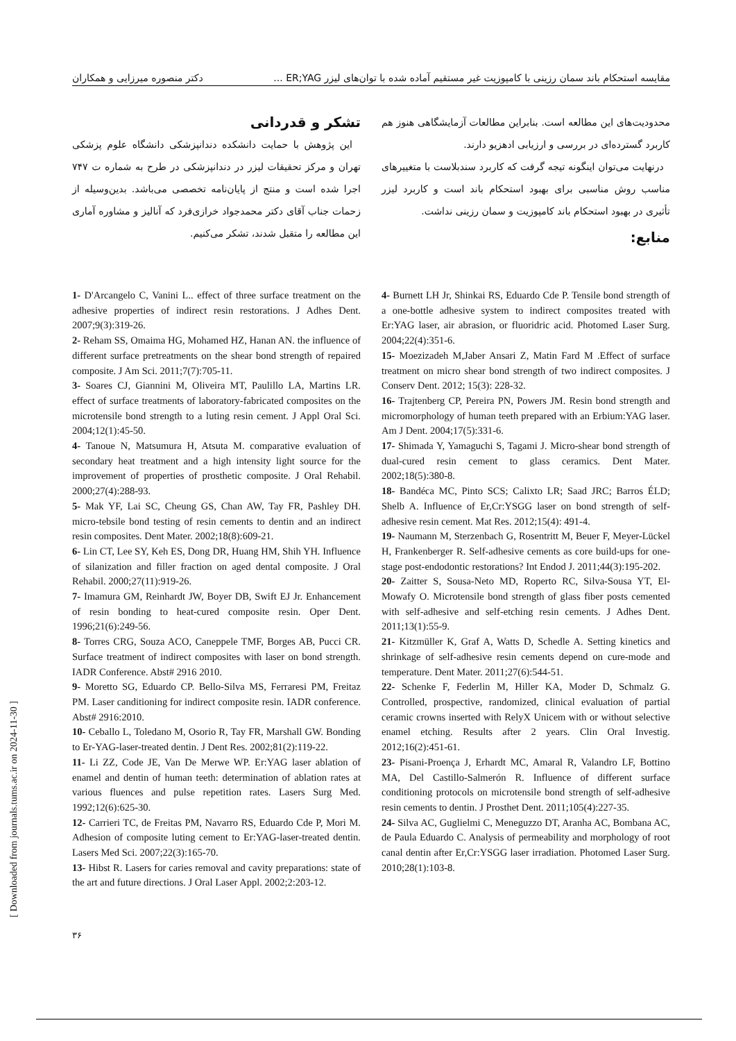مقایسه استحکام باند سمان رزینی با کامپوزیت غیر مستقیم آماده شده با توان‌های لیزر ER;YAG ... دکتر منصوره میرزایی و همکاران
محدودیت‌های این مطالعه است. بنابراین مطالعات آزمایشگاهی هنوز هم کاربرد گسترده‌ای در بررسی و ارزیابی ادهزیو دارند.
درنهایت می‌توان اینگونه تیجه گرفت که کاربرد سندبلاست با متغییرهای مناسب روش مناسبی برای بهبود استحکام باند است و کاربرد لیزر تأثیری در بهبود استحکام باند کامپوزیت و سمان رزینی نداشت.
منابع:
تشکر و قدردانی
این پژوهش با حمایت دانشکده دندانپزشکی دانشگاه علوم پزشکی تهران و مرکز تحقیقات لیزر در دندانپزشکی در طرح به شماره ت ۷۴۷ اجرا شده است و منتج از پایان‌نامه تخصصی می‌باشد. بدین‌وسیله از زحمات جناب آقای دکتر محمدجواد خرازی‌فرد که آنالیز و مشاوره آماری این مطالعه را متقبل شدند، تشکر می‌کنیم.
1- D'Arcangelo C, Vanini L.. effect of three surface treatment on the adhesive properties of indirect resin restorations. J Adhes Dent. 2007;9(3):319-26.
2- Reham SS, Omaima HG, Mohamed HZ, Hanan AN. the influence of different surface pretreatments on the shear bond strength of repaired composite. J Am Sci. 2011;7(7):705-11.
3- Soares CJ, Giannini M, Oliveira MT, Paulillo LA, Martins LR. effect of surface treatments of laboratory-fabricated composites on the microtensile bond strength to a luting resin cement. J Appl Oral Sci. 2004;12(1):45-50.
4- Tanoue N, Matsumura H, Atsuta M. comparative evaluation of secondary heat treatment and a high intensity light source for the improvement of properties of prosthetic composite. J Oral Rehabil. 2000;27(4):288-93.
5- Mak YF, Lai SC, Cheung GS, Chan AW, Tay FR, Pashley DH. micro-tebsile bond testing of resin cements to dentin and an indirect resin composites. Dent Mater. 2002;18(8):609-21.
6- Lin CT, Lee SY, Keh ES, Dong DR, Huang HM, Shih YH. Influence of silanization and filler fraction on aged dental composite. J Oral Rehabil. 2000;27(11):919-26.
7- Imamura GM, Reinhardt JW, Boyer DB, Swift EJ Jr. Enhancement of resin bonding to heat-cured composite resin. Oper Dent. 1996;21(6):249-56.
8- Torres CRG, Souza ACO, Caneppele TMF, Borges AB, Pucci CR. Surface treatment of indirect composites with laser on bond strength. IADR Conference. Abst# 2916 2010.
9- Moretto SG, Eduardo CP. Bello-Silva MS, Ferraresi PM, Freitaz PM. Laser canditioning for indirect composite resin. IADR conference. Abst# 2916:2010.
10- Ceballo L, Toledano M, Osorio R, Tay FR, Marshall GW. Bonding to Er-YAG-laser-treated dentin. J Dent Res. 2002;81(2):119-22.
11- Li ZZ, Code JE, Van De Merwe WP. Er:YAG laser ablation of enamel and dentin of human teeth: determination of ablation rates at various fluences and pulse repetition rates. Lasers Surg Med. 1992;12(6):625-30.
12- Carrieri TC, de Freitas PM, Navarro RS, Eduardo Cde P, Mori M. Adhesion of composite luting cement to Er:YAG-laser-treated dentin. Lasers Med Sci. 2007;22(3):165-70.
13- Hibst R. Lasers for caries removal and cavity preparations: state of the art and future directions. J Oral Laser Appl. 2002;2:203-12.
4- Burnett LH Jr, Shinkai RS, Eduardo Cde P. Tensile bond strength of a one-bottle adhesive system to indirect composites treated with Er:YAG laser, air abrasion, or fluoridric acid. Photomed Laser Surg. 2004;22(4):351-6.
15- Moezizadeh M,Jaber Ansari Z, Matin Fard M .Effect of surface treatment on micro shear bond strength of two indirect composites. J Conserv Dent. 2012; 15(3): 228-32.
16- Trajtenberg CP, Pereira PN, Powers JM. Resin bond strength and micromorphology of human teeth prepared with an Erbium:YAG laser. Am J Dent. 2004;17(5):331-6.
17- Shimada Y, Yamaguchi S, Tagami J. Micro-shear bond strength of dual-cured resin cement to glass ceramics. Dent Mater. 2002;18(5):380-8.
18- Bandéca MC, Pinto SCS; Calixto LR; Saad JRC; Barros ÉLD; Shelb A. Influence of Er,Cr:YSGG laser on bond strength of self-adhesive resin cement. Mat Res. 2012;15(4): 491-4.
19- Naumann M, Sterzenbach G, Rosentritt M, Beuer F, Meyer-Lückel H, Frankenberger R. Self-adhesive cements as core build-ups for one-stage post-endodontic restorations? Int Endod J. 2011;44(3):195-202.
20- Zaitter S, Sousa-Neto MD, Roperto RC, Silva-Sousa YT, El-Mowafy O. Microtensile bond strength of glass fiber posts cemented with self-adhesive and self-etching resin cements. J Adhes Dent. 2011;13(1):55-9.
21- Kitzmüller K, Graf A, Watts D, Schedle A. Setting kinetics and shrinkage of self-adhesive resin cements depend on cure-mode and temperature. Dent Mater. 2011;27(6):544-51.
22- Schenke F, Federlin M, Hiller KA, Moder D, Schmalz G. Controlled, prospective, randomized, clinical evaluation of partial ceramic crowns inserted with RelyX Unicem with or without selective enamel etching. Results after 2 years. Clin Oral Investig. 2012;16(2):451-61.
23- Pisani-Proença J, Erhardt MC, Amaral R, Valandro LF, Bottino MA, Del Castillo-Salmerón R. Influence of different surface conditioning protocols on microtensile bond strength of self-adhesive resin cements to dentin. J Prosthet Dent. 2011;105(4):227-35.
24- Silva AC, Guglielmi C, Meneguzzo DT, Aranha AC, Bombana AC, de Paula Eduardo C. Analysis of permeability and morphology of root canal dentin after Er,Cr:YSGG laser irradiation. Photomed Laser Surg. 2010;28(1):103-8.
[ Downloaded from journals.tums.ac.ir on 2024-11-30 ]
۳۶